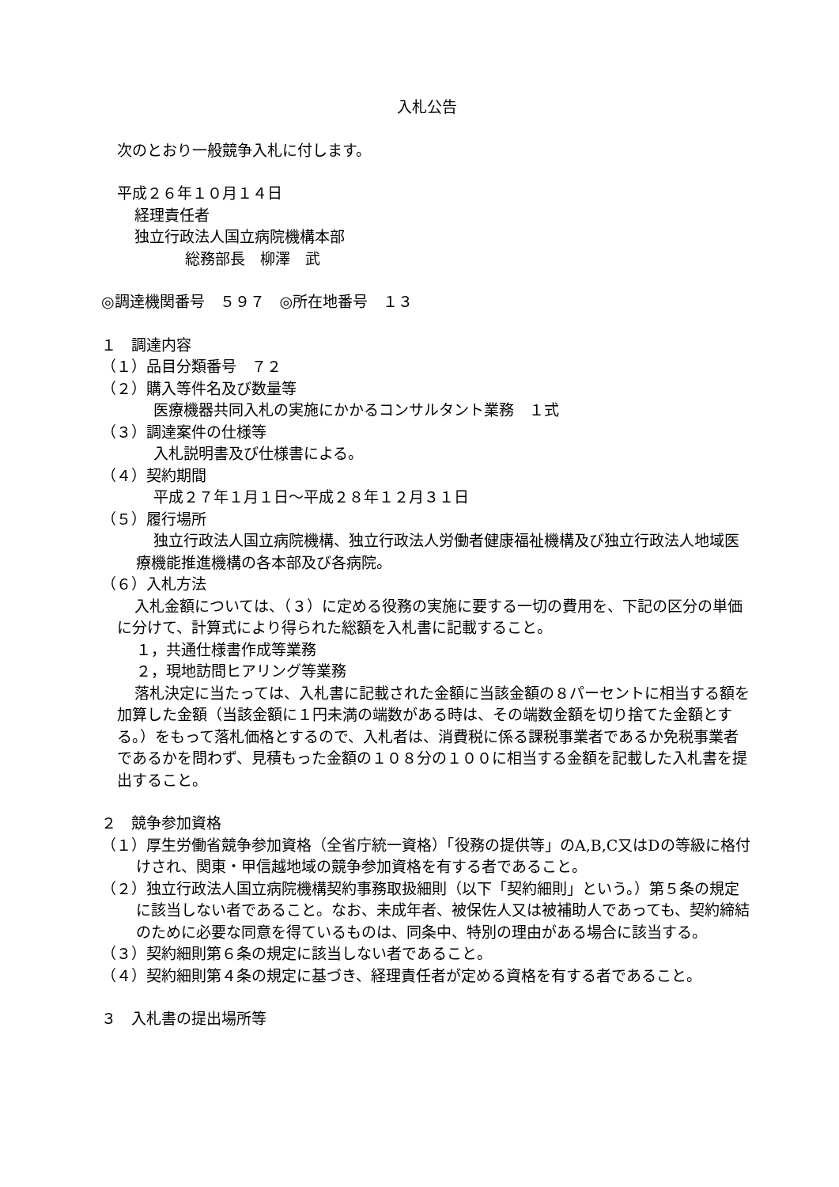入札公告
次のとおり一般競争入札に付します。
平成２６年１０月１４日
経理責任者
独立行政法人国立病院機構本部
総務部長　柳澤　武
◎調達機関番号　５９７　◎所在地番号　１３
１　調達内容
（１）品目分類番号　７２
（２）購入等件名及び数量等
医療機器共同入札の実施にかかるコンサルタント業務　１式
（３）調達案件の仕様等
入札説明書及び仕様書による。
（４）契約期間
平成２７年１月１日～平成２８年１２月３１日
（５）履行場所
独立行政法人国立病院機構、独立行政法人労働者健康福祉機構及び独立行政法人地域医療機能推進機構の各本部及び各病院。
（６）入札方法
入札金額については、（３）に定める役務の実施に要する一切の費用を、下記の区分の単価に分けて、計算式により得られた総額を入札書に記載すること。
１，共通仕様書作成等業務
２，現地訪問ヒアリング等業務
落札決定に当たっては、入札書に記載された金額に当該金額の８パーセントに相当する額を加算した金額（当該金額に１円未満の端数がある時は、その端数金額を切り捨てた金額とする。）をもって落札価格とするので、入札者は、消費税に係る課税事業者であるか免税事業者であるかを問わず、見積もった金額の１０８分の１００に相当する金額を記載した入札書を提出すること。
２　競争参加資格
（１）厚生労働省競争参加資格（全省庁統一資格）「役務の提供等」のA,B,C又はDの等級に格付けされ、関東・甲信越地域の競争参加資格を有する者であること。
（２）独立行政法人国立病院機構契約事務取扱細則（以下「契約細則」という。）第５条の規定に該当しない者であること。なお、未成年者、被保佐人又は被補助人であっても、契約締結のために必要な同意を得ているものは、同条中、特別の理由がある場合に該当する。
（３）契約細則第６条の規定に該当しない者であること。
（４）契約細則第４条の規定に基づき、経理責任者が定める資格を有する者であること。
３　入札書の提出場所等